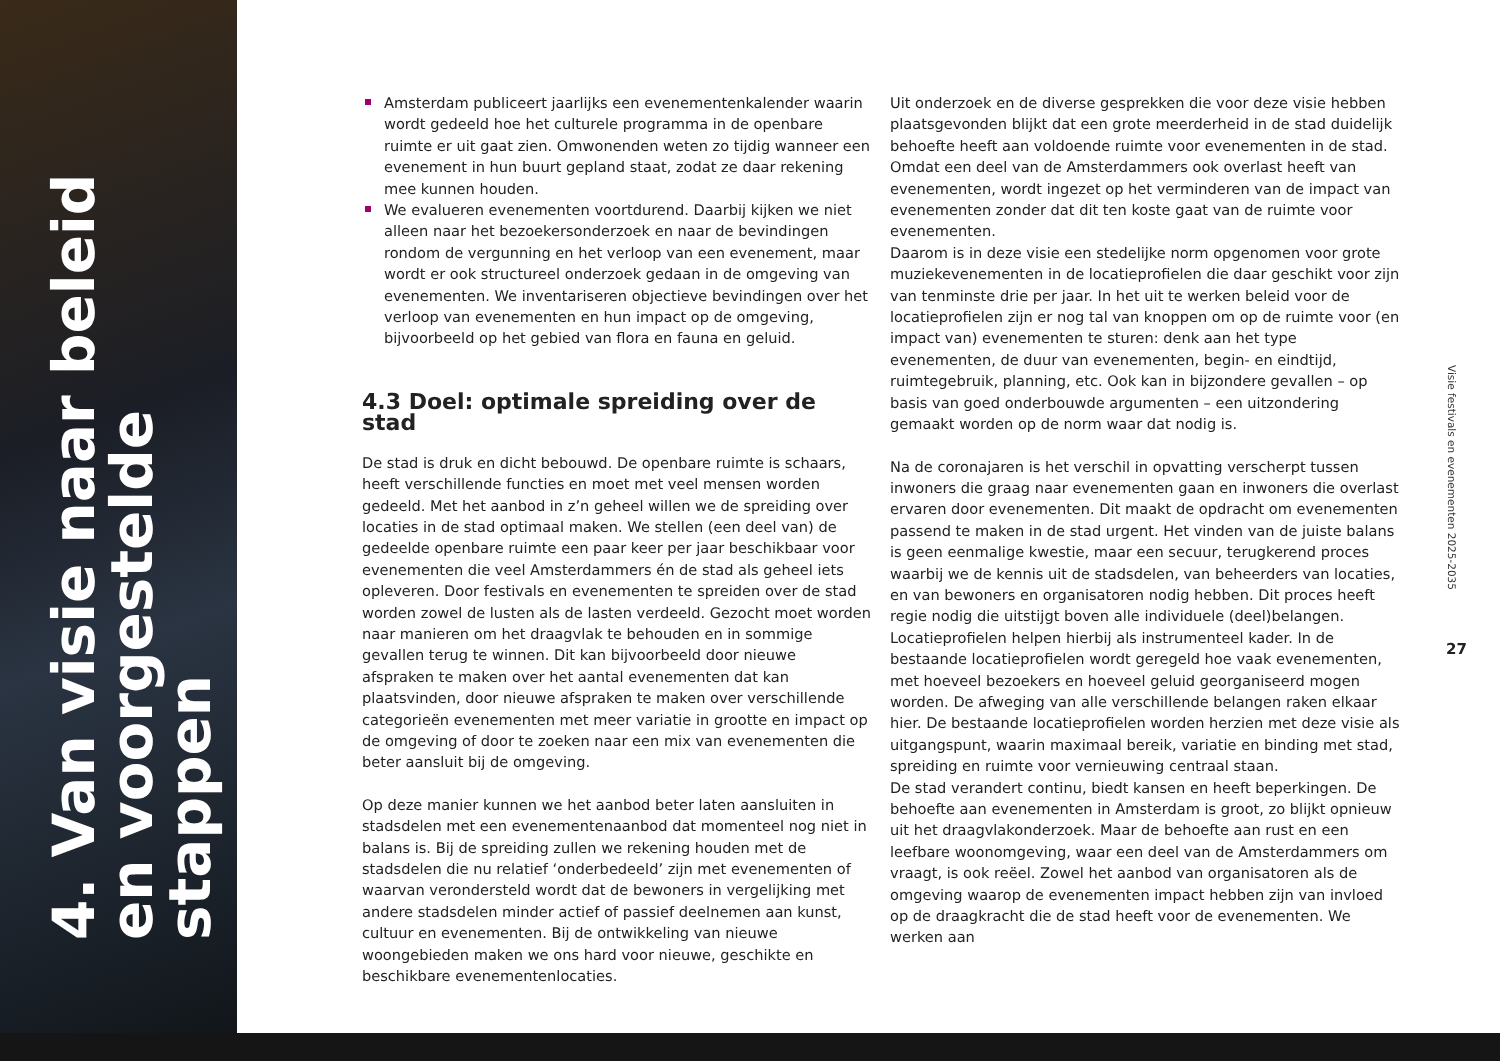4. Van visie naar beleid en voorgestelde stappen
Amsterdam publiceert jaarlijks een evenementenkalender waarin wordt gedeeld hoe het culturele programma in de openbare ruimte er uit gaat zien. Omwonenden weten zo tijdig wanneer een evenement in hun buurt gepland staat, zodat ze daar rekening mee kunnen houden.
We evalueren evenementen voortdurend. Daarbij kijken we niet alleen naar het bezoekersonderzoek en naar de bevindingen rondom de vergunning en het verloop van een evenement, maar wordt er ook structureel onderzoek gedaan in de omgeving van evenementen. We inventariseren objectieve bevindingen over het verloop van evenementen en hun impact op de omgeving, bijvoorbeeld op het gebied van flora en fauna en geluid.
4.3 Doel: optimale spreiding over de stad
De stad is druk en dicht bebouwd. De openbare ruimte is schaars, heeft verschillende functies en moet met veel mensen worden gedeeld. Met het aanbod in z’n geheel willen we de spreiding over locaties in de stad optimaal maken. We stellen (een deel van) de gedeelde openbare ruimte een paar keer per jaar beschikbaar voor evenementen die veel Amsterdammers én de stad als geheel iets opleveren. Door festivals en evenementen te spreiden over de stad worden zowel de lusten als de lasten verdeeld. Gezocht moet worden naar manieren om het draagvlak te behouden en in sommige gevallen terug te winnen. Dit kan bijvoorbeeld door nieuwe afspraken te maken over het aantal evenementen dat kan plaatsvinden, door nieuwe afspraken te maken over verschillende categorieën evenementen met meer variatie in grootte en impact op de omgeving of door te zoeken naar een mix van evenementen die beter aansluit bij de omgeving.
Op deze manier kunnen we het aanbod beter laten aansluiten in stadsdelen met een evenementenaanbod dat momenteel nog niet in balans is. Bij de spreiding zullen we rekening houden met de stadsdelen die nu relatief ‘onderbedeeld’ zijn met evenementen of waarvan verondersteld wordt dat de bewoners in vergelijking met andere stadsdelen minder actief of passief deelnemen aan kunst, cultuur en evenementen. Bij de ontwikkeling van nieuwe woongebieden maken we ons hard voor nieuwe, geschikte en beschikbare evenementenlocaties.
Uit onderzoek en de diverse gesprekken die voor deze visie hebben plaatsgevonden blijkt dat een grote meerderheid in de stad duidelijk behoefte heeft aan voldoende ruimte voor evenementen in de stad. Omdat een deel van de Amsterdammers ook overlast heeft van evenementen, wordt ingezet op het verminderen van de impact van evenementen zonder dat dit ten koste gaat van de ruimte voor evenementen.
Daarom is in deze visie een stedelijke norm opgenomen voor grote muziekevenementen in de locatieprofielen die daar geschikt voor zijn van tenminste drie per jaar. In het uit te werken beleid voor de locatieprofielen zijn er nog tal van knoppen om op de ruimte voor (en impact van) evenementen te sturen: denk aan het type evenementen, de duur van evenementen, begin- en eindtijd, ruimtegebruik, planning, etc. Ook kan in bijzondere gevallen – op basis van goed onderbouwde argumenten – een uitzondering gemaakt worden op de norm waar dat nodig is.
Na de coronajaren is het verschil in opvatting verscherpt tussen inwoners die graag naar evenementen gaan en inwoners die overlast ervaren door evenementen. Dit maakt de opdracht om evenementen passend te maken in de stad urgent. Het vinden van de juiste balans is geen eenmalige kwestie, maar een secuur, terugkerend proces waarbij we de kennis uit de stadsdelen, van beheerders van locaties, en van bewoners en organisatoren nodig hebben. Dit proces heeft regie nodig die uitstijgt boven alle individuele (deel)belangen. Locatieprofielen helpen hierbij als instrumenteel kader. In de bestaande locatieprofielen wordt geregeld hoe vaak evenementen, met hoeveel bezoekers en hoeveel geluid georganiseerd mogen worden. De afweging van alle verschillende belangen raken elkaar hier. De bestaande locatieprofielen worden herzien met deze visie als uitgangspunt, waarin maximaal bereik, variatie en binding met stad, spreiding en ruimte voor vernieuwing centraal staan.
De stad verandert continu, biedt kansen en heeft beperkingen. De behoefte aan evenementen in Amsterdam is groot, zo blijkt opnieuw uit het draagvlakonderzoek. Maar de behoefte aan rust en een leefbare woonomgeving, waar een deel van de Amsterdammers om vraagt, is ook reëel. Zowel het aanbod van organisatoren als de omgeving waarop de evenementen impact hebben zijn van invloed op de draagkracht die de stad heeft voor de evenementen. We werken aan
Visie festivals en evenementen 2025-2035
27